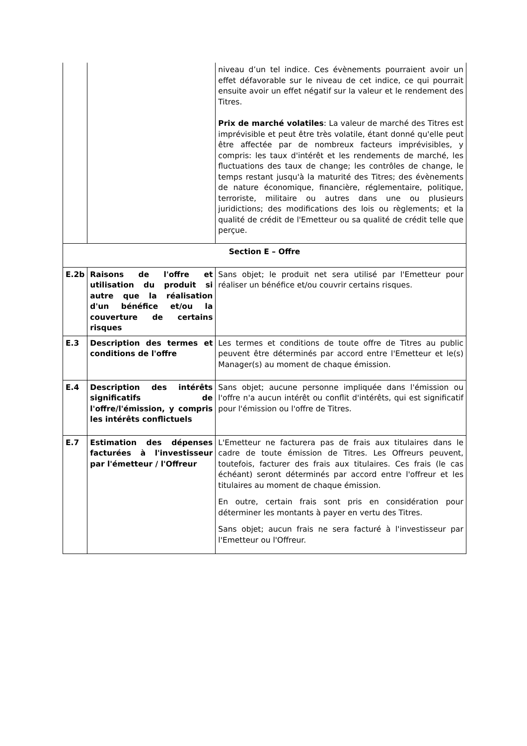| | | niveau d’un tel indice. Ces évènements pourraient avoir un effet défavorable sur le niveau de cet indice, ce qui pourrait ensuite avoir un effet négatif sur la valeur et le rendement des Titres. Prix de marché volatiles : La valeur de marché des Titres est imprévisible et peut être très volatile, étant donné qu'elle peut être affectée par de nombreux facteurs imprévisibles, y compris: les taux d'intérêt et les rendements de marché, les fluctuations des taux de change; les contrôles de change, le temps restant jusqu'à la maturité des Titres; des évènements de nature économique, financière, réglementaire, politique, terroriste, militaire ou autres dans une ou plusieurs juridictions; des modifications des lois ou règlements; et la qualité de crédit de l'Emetteur ou sa qualité de crédit telle que perçue. |
| Section E – Offre | | |
| E.2b | Raisons de l'offre et utilisation du produit si autre que la réalisation d'un bénéfice et/ou la couverture de certains risques | Sans objet; le produit net sera utilisé par l'Emetteur pour réaliser un bénéfice et/ou couvrir certains risques. |
| E.3 | Description des termes et conditions de l'offre | Les termes et conditions de toute offre de Titres au public peuvent être déterminés par accord entre l'Emetteur et le(s) Manager(s) au moment de chaque émission. |
| E.4 | Description des intérêts significatifs de l'offre/l'émission, y compris les intérêts conflictuels | Sans objet; aucune personne impliquée dans l'émission ou l'offre n'a aucun intérêt ou conflit d'intérêts, qui est significatif pour l'émission ou l'offre de Titres. |
| E.7 | Estimation des dépenses facturées à l'investisseur par l'émetteur / l'Offreur | L'Emetteur ne facturera pas de frais aux titulaires dans le cadre de toute émission de Titres. Les Offreurs peuvent, toutefois, facturer des frais aux titulaires. Ces frais (le cas échéant) seront déterminés par accord entre l'offreur et les titulaires au moment de chaque émission. En outre, certain frais sont pris en considération pour déterminer les montants à payer en vertu des Titres. Sans objet; aucun frais ne sera facturé à l'investisseur par l'Emetteur ou l'Offreur. |